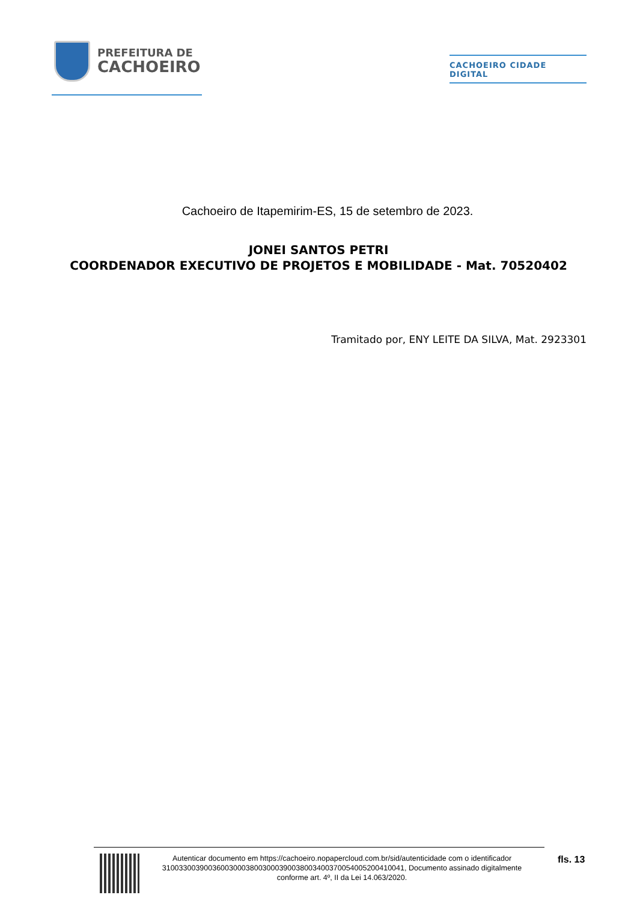PREFEITURA DE
CACHOEIRO
CACHOEIRO CIDADE DIGITAL
Cachoeiro de Itapemirim-ES, 15 de setembro de 2023.
JONEI SANTOS PETRI
COORDENADOR EXECUTIVO DE PROJETOS E MOBILIDADE - Mat. 70520402
Tramitado por, ENY LEITE DA SILVA, Mat. 2923301
Autenticar documento em https://cachoeiro.nopapercloud.com.br/sid/autenticidade com o identificador 3100330039003600300038003000390038003400370054005200410041, Documento assinado digitalmente conforme art. 4º, II da Lei 14.063/2020.
fls. 13